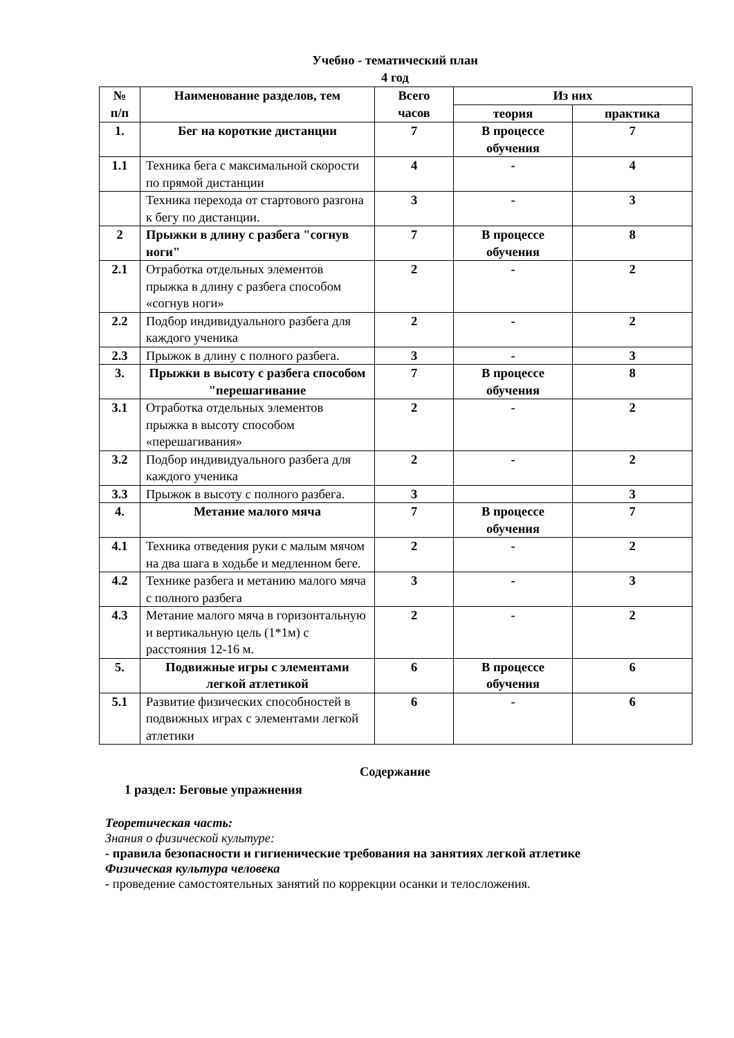Учебно - тематический план
4 год
| № п/п | Наименование разделов, тем | Всего часов | Из них | |
| --- | --- | --- | --- | --- |
| | | | теория | практика |
| 1. | Бег на короткие дистанции | 7 | В процессе обучения | 7 |
| 1.1 | Техника бега с максимальной скорости по прямой дистанции | 4 | - | 4 |
| | Техника перехода от стартового разгона к бегу по дистанции. | 3 | - | 3 |
| 2 | Прыжки в длину с разбега "согнув ноги" | 7 | В процессе обучения | 8 |
| 2.1 | Отработка отдельных элементов прыжка в длину с разбега способом «согнув ноги» | 2 | - | 2 |
| 2.2 | Подбор индивидуального разбега для каждого ученика | 2 | - | 2 |
| 2.3 | Прыжок в длину с полного разбега. | 3 | - | 3 |
| 3. | Прыжки в высоту с разбега способом "перешагивание | 7 | В процессе обучения | 8 |
| 3.1 | Отработка отдельных элементов прыжка в высоту способом «перешагивания» | 2 | - | 2 |
| 3.2 | Подбор индивидуального разбега для каждого ученика | 2 | - | 2 |
| 3.3 | Прыжок в высоту с полного разбега. | 3 | | 3 |
| 4. | Метание малого мяча | 7 | В процессе обучения | 7 |
| 4.1 | Техника отведения руки с малым мячом на два шага в ходьбе и медленном беге. | 2 | - | 2 |
| 4.2 | Технике разбега и метанию малого мяча с полного разбега | 3 | - | 3 |
| 4.3 | Метание малого мяча в горизонтальную и вертикальную цель (1*1м) с расстояния 12-16 м. | 2 | - | 2 |
| 5. | Подвижные игры с элементами легкой атлетикой | 6 | В процессе обучения | 6 |
| 5.1 | Развитие физических способностей в подвижных играх с элементами легкой атлетики | 6 | - | 6 |
Содержание
1 раздел: Беговые упражнения
Теоретическая часть:
Знания о физической культуре:
- правила безопасности и гигиенические требования на занятиях легкой атлетике
Физическая культура человека
- проведение самостоятельных занятий по коррекции осанки и телосложения.